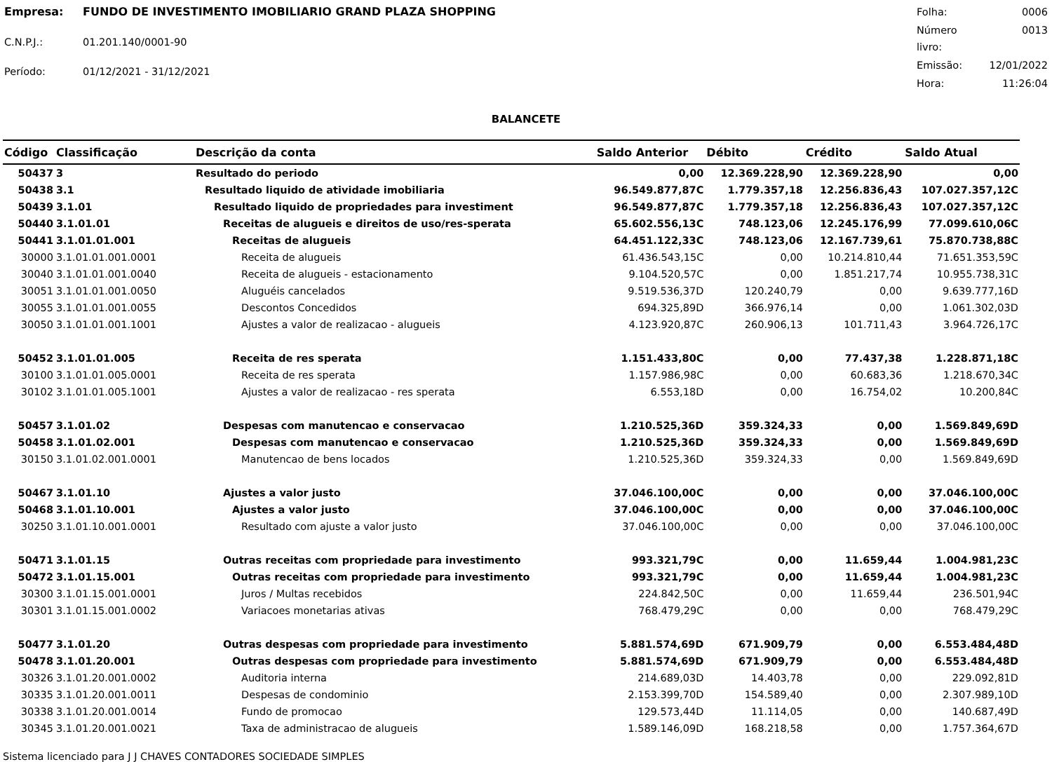| Empresa: | FUNDO DE INVESTIMENTO IMOBILIARIO GRAND PLAZA SHOPPING |
| C.N.P.J.: | 01.201.140/0001-90 |
| Período: | 01/12/2021 - 31/12/2021 |
| Folha: | 0006 |
| Número livro: | 0013 |
| Emissão: | 12/01/2022 |
| Hora: | 11:26:04 |
BALANCETE
| Código | Classificação | Descrição da conta | Saldo Anterior | Débito | Crédito | Saldo Atual |
| --- | --- | --- | --- | --- | --- | --- |
| 50437 | 3 | Resultado do periodo | 0,00 | 12.369.228,90 | 12.369.228,90 | 0,00 |
| 50438 | 3.1 | Resultado liquido de atividade imobiliaria | 96.549.877,87C | 1.779.357,18 | 12.256.836,43 | 107.027.357,12C |
| 50439 | 3.1.01 | Resultado liquido de propriedades para investiment | 96.549.877,87C | 1.779.357,18 | 12.256.836,43 | 107.027.357,12C |
| 50440 | 3.1.01.01 | Receitas de alugueis e direitos de uso/res-sperata | 65.602.556,13C | 748.123,06 | 12.245.176,99 | 77.099.610,06C |
| 50441 | 3.1.01.01.001 | Receitas de alugueis | 64.451.122,33C | 748.123,06 | 12.167.739,61 | 75.870.738,88C |
| 30000 | 3.1.01.01.001.0001 | Receita de alugueis | 61.436.543,15C | 0,00 | 10.214.810,44 | 71.651.353,59C |
| 30040 | 3.1.01.01.001.0040 | Receita de alugueis - estacionamento | 9.104.520,57C | 0,00 | 1.851.217,74 | 10.955.738,31C |
| 30051 | 3.1.01.01.001.0050 | Aluguéis cancelados | 9.519.536,37D | 120.240,79 | 0,00 | 9.639.777,16D |
| 30055 | 3.1.01.01.001.0055 | Descontos Concedidos | 694.325,89D | 366.976,14 | 0,00 | 1.061.302,03D |
| 30050 | 3.1.01.01.001.1001 | Ajustes a valor de realizacao - alugueis | 4.123.920,87C | 260.906,13 | 101.711,43 | 3.964.726,17C |
| 50452 | 3.1.01.01.005 | Receita de res sperata | 1.151.433,80C | 0,00 | 77.437,38 | 1.228.871,18C |
| 30100 | 3.1.01.01.005.0001 | Receita de res sperata | 1.157.986,98C | 0,00 | 60.683,36 | 1.218.670,34C |
| 30102 | 3.1.01.01.005.1001 | Ajustes a valor de realizacao - res sperata | 6.553,18D | 0,00 | 16.754,02 | 10.200,84C |
| 50457 | 3.1.01.02 | Despesas com manutencao e conservacao | 1.210.525,36D | 359.324,33 | 0,00 | 1.569.849,69D |
| 50458 | 3.1.01.02.001 | Despesas com manutencao e conservacao | 1.210.525,36D | 359.324,33 | 0,00 | 1.569.849,69D |
| 30150 | 3.1.01.02.001.0001 | Manutencao de bens locados | 1.210.525,36D | 359.324,33 | 0,00 | 1.569.849,69D |
| 50467 | 3.1.01.10 | Ajustes a valor justo | 37.046.100,00C | 0,00 | 0,00 | 37.046.100,00C |
| 50468 | 3.1.01.10.001 | Ajustes a valor justo | 37.046.100,00C | 0,00 | 0,00 | 37.046.100,00C |
| 30250 | 3.1.01.10.001.0001 | Resultado com ajuste a valor justo | 37.046.100,00C | 0,00 | 0,00 | 37.046.100,00C |
| 50471 | 3.1.01.15 | Outras receitas com propriedade para investimento | 993.321,79C | 0,00 | 11.659,44 | 1.004.981,23C |
| 50472 | 3.1.01.15.001 | Outras receitas com propriedade para investimento | 993.321,79C | 0,00 | 11.659,44 | 1.004.981,23C |
| 30300 | 3.1.01.15.001.0001 | Juros / Multas recebidos | 224.842,50C | 0,00 | 11.659,44 | 236.501,94C |
| 30301 | 3.1.01.15.001.0002 | Variacoes monetarias ativas | 768.479,29C | 0,00 | 0,00 | 768.479,29C |
| 50477 | 3.1.01.20 | Outras despesas com propriedade para investimento | 5.881.574,69D | 671.909,79 | 0,00 | 6.553.484,48D |
| 50478 | 3.1.01.20.001 | Outras despesas com propriedade para investimento | 5.881.574,69D | 671.909,79 | 0,00 | 6.553.484,48D |
| 30326 | 3.1.01.20.001.0002 | Auditoria interna | 214.689,03D | 14.403,78 | 0,00 | 229.092,81D |
| 30335 | 3.1.01.20.001.0011 | Despesas de condominio | 2.153.399,70D | 154.589,40 | 0,00 | 2.307.989,10D |
| 30338 | 3.1.01.20.001.0014 | Fundo de promocao | 129.573,44D | 11.114,05 | 0,00 | 140.687,49D |
| 30345 | 3.1.01.20.001.0021 | Taxa de administracao de alugueis | 1.589.146,09D | 168.218,58 | 0,00 | 1.757.364,67D |
Sistema licenciado para J J CHAVES CONTADORES SOCIEDADE SIMPLES